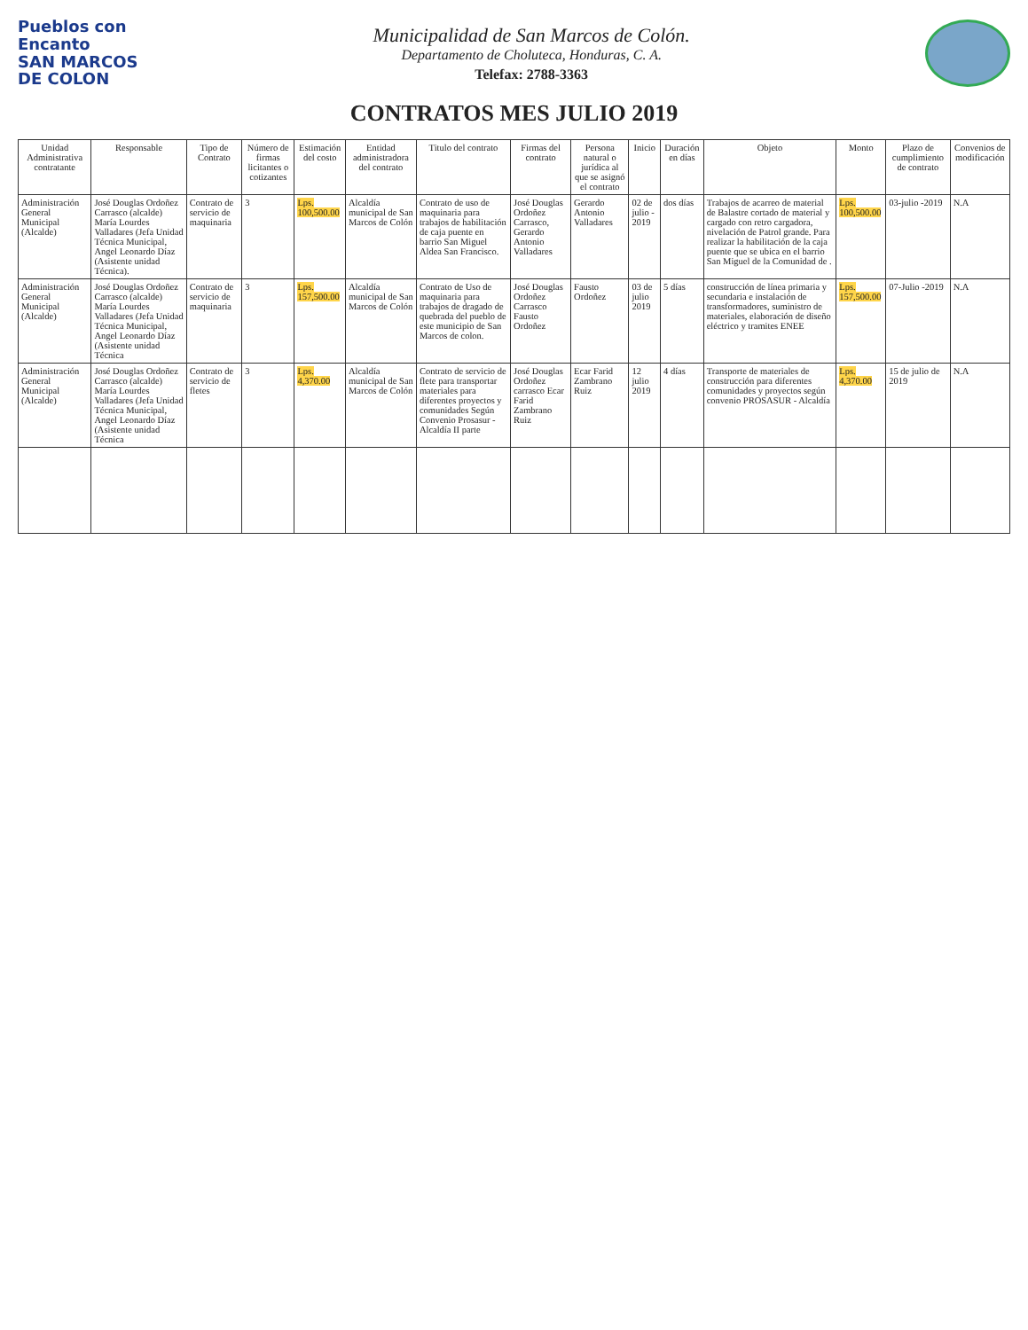Pueblos con
Encanto
SAN MARCOS
DE COLON
Municipalidad de San Marcos de Colón.
Departamento de Choluteca, Honduras, C. A.
Telefax: 2788-3363
CONTRATOS MES JULIO 2019
| Unidad Administrativa contratante | Responsable | Tipo de Contrato | Número de firmas licitantes o cotizantes | Estimación del costo | Entidad administradora del contrato | Titulo del contrato | Firmas del contrato | Persona natural o jurídica al que se asignó el contrato | Inicio | Duración en días | Objeto | Monto | Plazo de cumplimiento de contrato | Convenios de modificación |
| --- | --- | --- | --- | --- | --- | --- | --- | --- | --- | --- | --- | --- | --- | --- |
| Administración General Municipal (Alcalde) | José Douglas Ordoñez Carrasco (alcalde) María Lourdes Valladares (Jefa Unidad Técnica Municipal, Angel Leonardo Díaz (Asistente unidad Técnica). | Contrato de servicio de maquinaria | 3 | Lps. 100,500.00 | Alcaldía municipal de San Marcos de Colón | Contrato de uso de maquinaria para trabajos de habilitación de caja puente en barrio San Miguel Aldea San Francisco. | José Douglas Ordoñez Carrasco, Gerardo Antonio Valladares | Gerardo Antonio Valladares | 02 de julio - 2019 | dos días | Trabajos de acarreo de material de Balastre cortado de material y cargado con retro cargadora, nivelación de Patrol grande. Para realizar la habilitación de la caja puente que se ubica en el barrio San Miguel de la Comunidad de . | Lps. 100,500.00 | 03-julio -2019 | N.A |
| Administración General Municipal (Alcalde) | José Douglas Ordoñez Carrasco (alcalde) María Lourdes Valladares (Jefa Unidad Técnica Municipal, Angel Leonardo Díaz (Asistente unidad Técnica | Contrato de servicio de maquinaria | 3 | Lps. 157,500.00 | Alcaldía municipal de San Marcos de Colón | Contrato de Uso de maquinaria para trabajos de dragado de quebrada del pueblo de este municipio de San Marcos de colon. | José Douglas Ordoñez Carrasco Fausto Ordoñez | Fausto Ordoñez | 03 de julio 2019 | 5 días | construcción de línea primaria y secundaria e instalación de transformadores, suministro de materiales, elaboración de diseño eléctrico y tramites ENEE | Lps. 157,500.00 | 07-Julio -2019 | N.A |
| Administración General Municipal (Alcalde) | José Douglas Ordoñez Carrasco (alcalde) María Lourdes Valladares (Jefa Unidad Técnica Municipal, Angel Leonardo Díaz (Asistente unidad Técnica | Contrato de servicio de fletes | 3 | Lps. 4,370.00 | Alcaldía municipal de San Marcos de Colón | Contrato de servicio de flete para transportar materiales para diferentes proyectos y comunidades Según Convenio Prosasur - Alcaldía II parte | José Douglas Ordoñez carrasco Ecar Farid Zambrano Ruiz | Ecar Farid Zambrano Ruiz | 12 julio 2019 | 4 días | Transporte de materiales de construcción para diferentes comunidades y proyectos según convenio PROSASUR - Alcaldía | Lps. 4,370.00 | 15 de julio de 2019 | N.A |